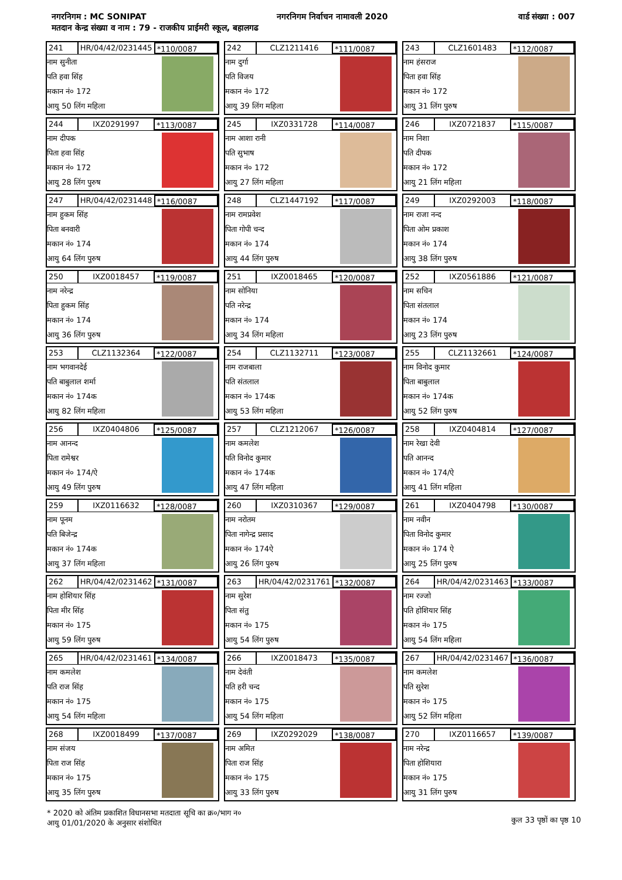नगरनिगम : MC SONIPAT नगरनिगम निर्वाचन नामावली 2020 वार्ड संख्या : 007
मतदान केन्द्र संख्या व नाम : 79 - राजकीय प्राईमरी स्कूल, बहालगढ
241 HR/04/42/0231445 *110/0087
नाम सुनीता
पति हवा सिंह
मकान नं० 172
आयु 50 लिंग महिला
242 CLZ1211416 *111/0087
नाम दुर्गा
पति विजय
मकान नं० 172
आयु 39 लिंग महिला
243 CLZ1601483 *112/0087
नाम हंसराज
पिता हवा सिंह
मकान नं० 172
आयु 31 लिंग पुरुष
244 IXZ0291997 *113/0087
नाम दीपक
पिता हवा सिंह
मकान नं० 172
आयु 28 लिंग पुरुष
245 IXZ0331728 *114/0087
नाम आशा रानी
पति सुभाष
मकान नं० 172
आयु 27 लिंग महिला
246 IXZ0721837 *115/0087
नाम निशा
पति दीपक
मकान नं० 172
आयु 21 लिंग महिला
247 HR/04/42/0231448 *116/0087
नाम हुकम सिंह
पिता बनवारी
मकान नं० 174
आयु 64 लिंग पुरुष
248 CLZ1447192 *117/0087
नाम रामप्रवेश
पिता गोपी चन्द
मकान नं० 174
आयु 44 लिंग पुरुष
249 IXZ0292003 *118/0087
नाम राजा नन्द
पिता ओम प्रकाश
मकान नं० 174
आयु 38 लिंग पुरुष
250 IXZ0018457 *119/0087
नाम नरेन्द्र
पिता हुकम सिंह
मकान नं० 174
आयु 36 लिंग पुरुष
251 IXZ0018465 *120/0087
नाम सोनिया
पति नरेन्द्र
मकान नं० 174
आयु 34 लिंग महिला
252 IXZ0561886 *121/0087
नाम सचिन
पिता संतलाल
मकान नं० 174
आयु 23 लिंग पुरुष
253 CLZ1132364 *122/0087
नाम भगवानदेई
पति बाबुलाल शर्मा
मकान नं० 174क
आयु 82 लिंग महिला
254 CLZ1132711 *123/0087
नाम राजबाला
पति संतलाल
मकान नं० 174क
आयु 53 लिंग महिला
255 CLZ1132661 *124/0087
नाम विनोद कुमार
पिता बाबुलाल
मकान नं० 174क
आयु 52 लिंग पुरुष
256 IXZ0404806 *125/0087
नाम आनन्द
पिता रामेश्वर
मकान नं० 174/ऐ
आयु 49 लिंग पुरुष
257 CLZ1212067 *126/0087
नाम कमलेश
पति विनोद कुमार
मकान नं० 174क
आयु 47 लिंग महिला
258 IXZ0404814 *127/0087
नाम रेखा देवी
पति आनन्द
मकान नं० 174/ऐ
आयु 41 लिंग महिला
259 IXZ0116632 *128/0087
नाम पूनम
पति बिजेन्द्र
मकान नं० 174क
आयु 37 लिंग महिला
260 IXZ0310367 *129/0087
नाम नरोतम
पिता नागेन्द्र प्रसाद
मकान नं० 174ऐ
आयु 26 लिंग पुरुष
261 IXZ0404798 *130/0087
नाम नवीन
पिता विनोद कुमार
मकान नं० 174 ऐ
आयु 25 लिंग पुरुष
262 HR/04/42/0231462 *131/0087
नाम होशियार सिंह
पिता मीर सिंह
मकान नं० 175
आयु 59 लिंग पुरुष
263 HR/04/42/0231761 *132/0087
नाम सुरेश
पिता संतु
मकान नं० 175
आयु 54 लिंग पुरुष
264 HR/04/42/0231463 *133/0087
नाम रज्जो
पति होशियार सिंह
मकान नं० 175
आयु 54 लिंग महिला
265 HR/04/42/0231461 *134/0087
नाम कमलेश
पति राज सिंह
मकान नं० 175
आयु 54 लिंग महिला
266 IXZ0018473 *135/0087
नाम देवंती
पति हरी चन्द
मकान नं० 175
आयु 54 लिंग महिला
267 HR/04/42/0231467 *136/0087
नाम कमलेश
पति सुरेश
मकान नं० 175
आयु 52 लिंग महिला
268 IXZ0018499 *137/0087
नाम संजय
पिता राज सिंह
मकान नं० 175
आयु 35 लिंग पुरुष
269 IXZ0292029 *138/0087
नाम अमित
पिता राज सिंह
मकान नं० 175
आयु 33 लिंग पुरुष
270 IXZ0116657 *139/0087
नाम नरेन्द्र
पिता होशियारा
मकान नं० 175
आयु 31 लिंग पुरुष
* 2020 को अंतिम प्रकाशित विधानसभा मतदाता सूचि का क्र०/भाग न०
आयु 01/01/2020 के अनुसार संशोधित
कुल 33 पृष्ठों का पृष्ठ 10